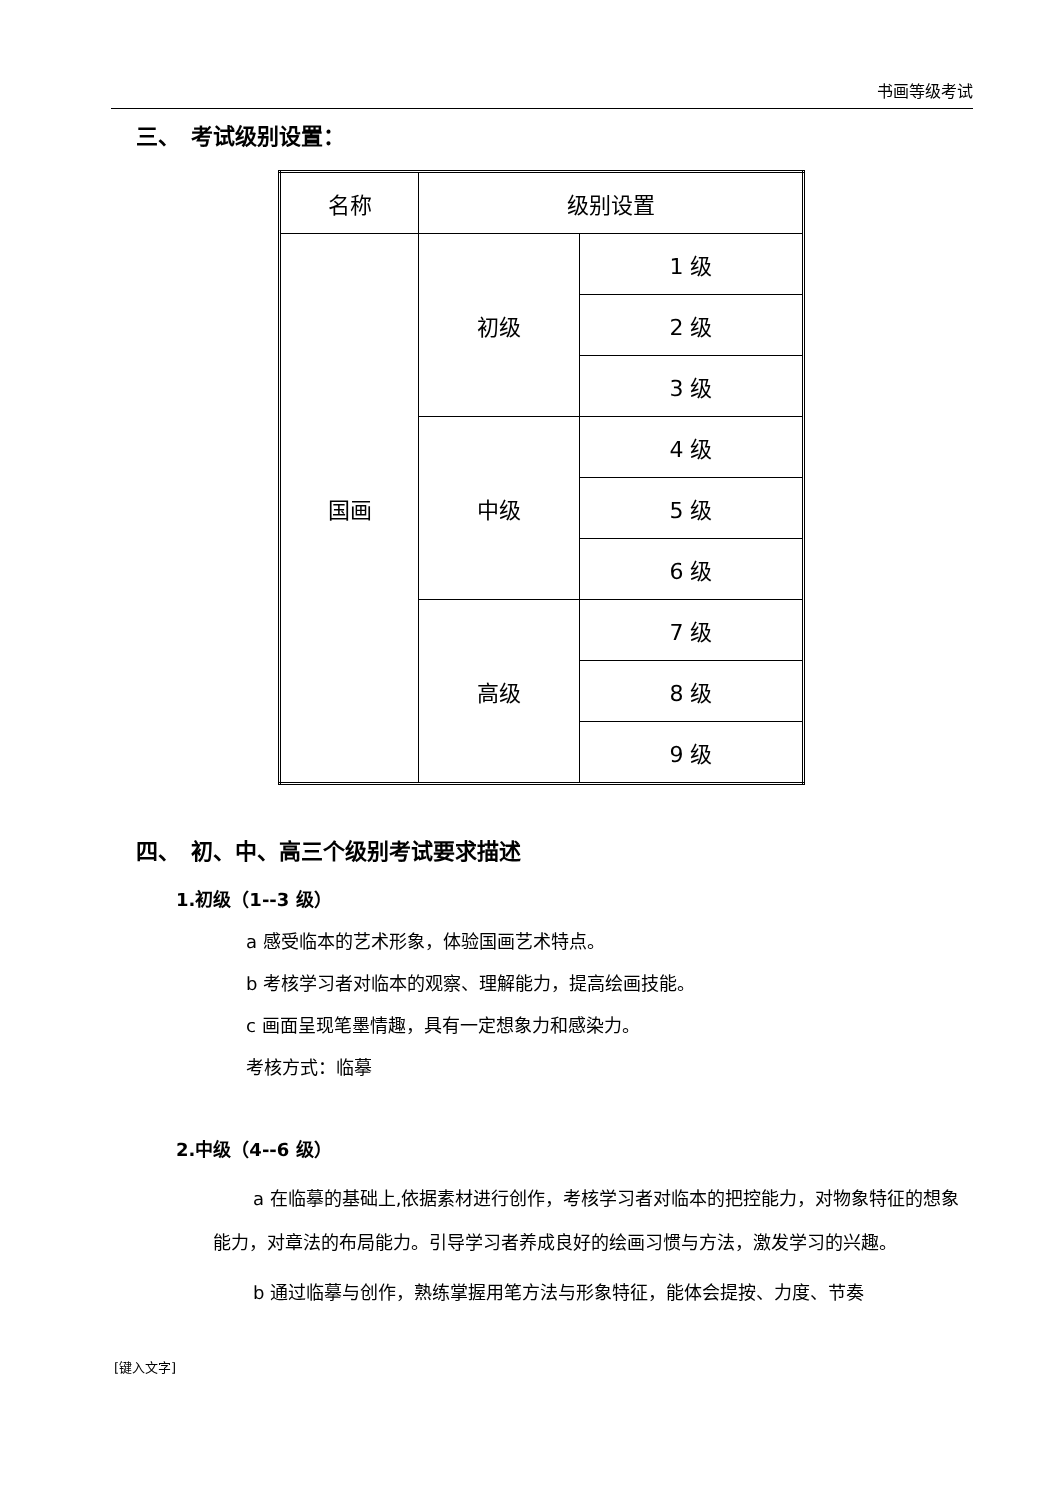书画等级考试
三、　考试级别设置：
| 名称 | 级别设置 | |
| 国画 | 初级 | 1 级 |
| | | 2 级 |
| | | 3 级 |
| | 中级 | 4 级 |
| | | 5 级 |
| | | 6 级 |
| | 高级 | 7 级 |
| | | 8 级 |
| | | 9 级 |
四、　初、中、高三个级别考试要求描述
1.初级（1--3 级）
a 感受临本的艺术形象，体验国画艺术特点。
b 考核学习者对临本的观察、理解能力，提高绘画技能。
c 画面呈现笔墨情趣，具有一定想象力和感染力。
考核方式：临摹
2.中级（4--6 级）
a 在临摹的基础上,依据素材进行创作，考核学习者对临本的把控能力，对物象特征的想象能力，对章法的布局能力。引导学习者养成良好的绘画习惯与方法，激发学习的兴趣。
b 通过临摹与创作，熟练掌握用笔方法与形象特征，能体会提按、力度、节奏
[键入文字]